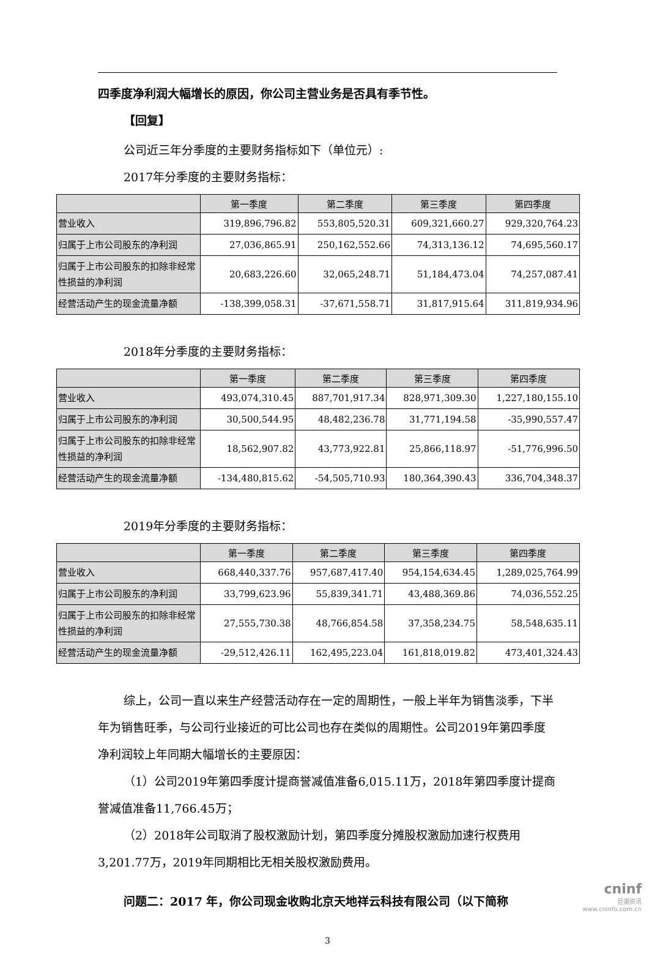四季度净利润大幅增长的原因，你公司主营业务是否具有季节性。
【回复】
公司近三年分季度的主要财务指标如下（单位元）:
2017年分季度的主要财务指标：
| | 第一季度 | 第二季度 | 第三季度 | 第四季度 |
| --- | --- | --- | --- | --- |
| 营业收入 | 319,896,796.82 | 553,805,520.31 | 609,321,660.27 | 929,320,764.23 |
| 归属于上市公司股东的净利润 | 27,036,865.91 | 250,162,552.66 | 74,313,136.12 | 74,695,560.17 |
| 归属于上市公司股东的扣除非经常性损益的净利润 | 20,683,226.60 | 32,065,248.71 | 51,184,473.04 | 74,257,087.41 |
| 经营活动产生的现金流量净额 | -138,399,058.31 | -37,671,558.71 | 31,817,915.64 | 311,819,934.96 |
2018年分季度的主要财务指标：
| | 第一季度 | 第二季度 | 第三季度 | 第四季度 |
| --- | --- | --- | --- | --- |
| 营业收入 | 493,074,310.45 | 887,701,917.34 | 828,971,309.30 | 1,227,180,155.10 |
| 归属于上市公司股东的净利润 | 30,500,544.95 | 48,482,236.78 | 31,771,194.58 | -35,990,557.47 |
| 归属于上市公司股东的扣除非经常性损益的净利润 | 18,562,907.82 | 43,773,922.81 | 25,866,118.97 | -51,776,996.50 |
| 经营活动产生的现金流量净额 | -134,480,815.62 | -54,505,710.93 | 180,364,390.43 | 336,704,348.37 |
2019年分季度的主要财务指标：
| | 第一季度 | 第二季度 | 第三季度 | 第四季度 |
| --- | --- | --- | --- | --- |
| 营业收入 | 668,440,337.76 | 957,687,417.40 | 954,154,634.45 | 1,289,025,764.99 |
| 归属于上市公司股东的净利润 | 33,799,623.96 | 55,839,341.71 | 43,488,369.86 | 74,036,552.25 |
| 归属于上市公司股东的扣除非经常性损益的净利润 | 27,555,730.38 | 48,766,854.58 | 37,358,234.75 | 58,548,635.11 |
| 经营活动产生的现金流量净额 | -29,512,426.11 | 162,495,223.04 | 161,818,019.82 | 473,401,324.43 |
综上，公司一直以来生产经营活动存在一定的周期性，一般上半年为销售淡季，下半年为销售旺季，与公司行业接近的可比公司也存在类似的周期性。公司2019年第四季度净利润较上年同期大幅增长的主要原因：
（1）公司2019年第四季度计提商誉减值准备6,015.11万，2018年第四季度计提商誉减值准备11,766.45万；
（2）2018年公司取消了股权激励计划，第四季度分摊股权激励加速行权费用3,201.77万，2019年同期相比无相关股权激励费用。
问题二：2017 年，你公司现金收购北京天地祥云科技有限公司（以下简称
3
cninf
巨潮资讯
www.cninfo.com.cn